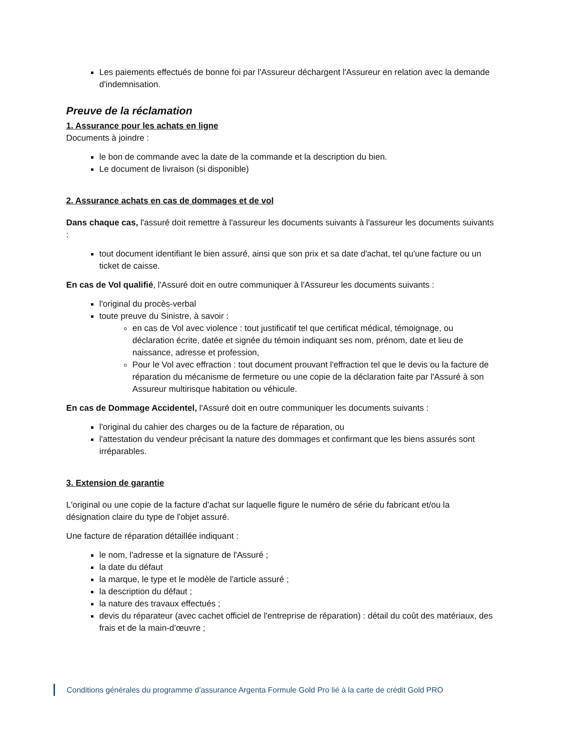Les paiements effectués de bonne foi par l'Assureur déchargent l'Assureur en relation avec la demande d'indemnisation.
Preuve de la réclamation
1. Assurance pour les achats en ligne
Documents à joindre :
le bon de commande avec la date de la commande et la description du bien.
Le document de livraison (si disponible)
2. Assurance achats en cas de dommages et de vol
Dans chaque cas, l'assuré doit remettre à l'assureur les documents suivants à l'assureur les documents suivants :
tout document identifiant le bien assuré, ainsi que son prix et sa date d'achat, tel qu'une facture ou un ticket de caisse.
En cas de Vol qualifié, l'Assuré doit en outre communiquer à l'Assureur les documents suivants :
l'original du procès-verbal
toute preuve du Sinistre, à savoir :
en cas de Vol avec violence : tout justificatif tel que certificat médical, témoignage, ou déclaration écrite, datée et signée du témoin indiquant ses nom, prénom, date et lieu de naissance, adresse et profession,
Pour le Vol avec effraction : tout document prouvant l'effraction tel que le devis ou la facture de réparation du mécanisme de fermeture ou une copie de la déclaration faite par l'Assuré à son Assureur multirisque habitation ou véhicule.
En cas de Dommage Accidentel, l'Assuré doit en outre communiquer les documents suivants :
l'original du cahier des charges ou de la facture de réparation, ou
l'attestation du vendeur précisant la nature des dommages et confirmant que les biens assurés sont irréparables.
3. Extension de garantie
L'original ou une copie de la facture d'achat sur laquelle figure le numéro de série du fabricant et/ou la désignation claire du type de l'objet assuré.
Une facture de réparation détaillée indiquant :
le nom, l'adresse et la signature de l'Assuré ;
la date du défaut
la marque, le type et le modèle de l'article assuré ;
la description du défaut ;
la nature des travaux effectués ;
devis du réparateur (avec cachet officiel de l'entreprise de réparation) : détail du coût des matériaux, des frais et de la main-d’œuvre ;
Conditions générales du programme d’assurance Argenta Formule Gold Pro lié à la carte de crédit Gold PRO